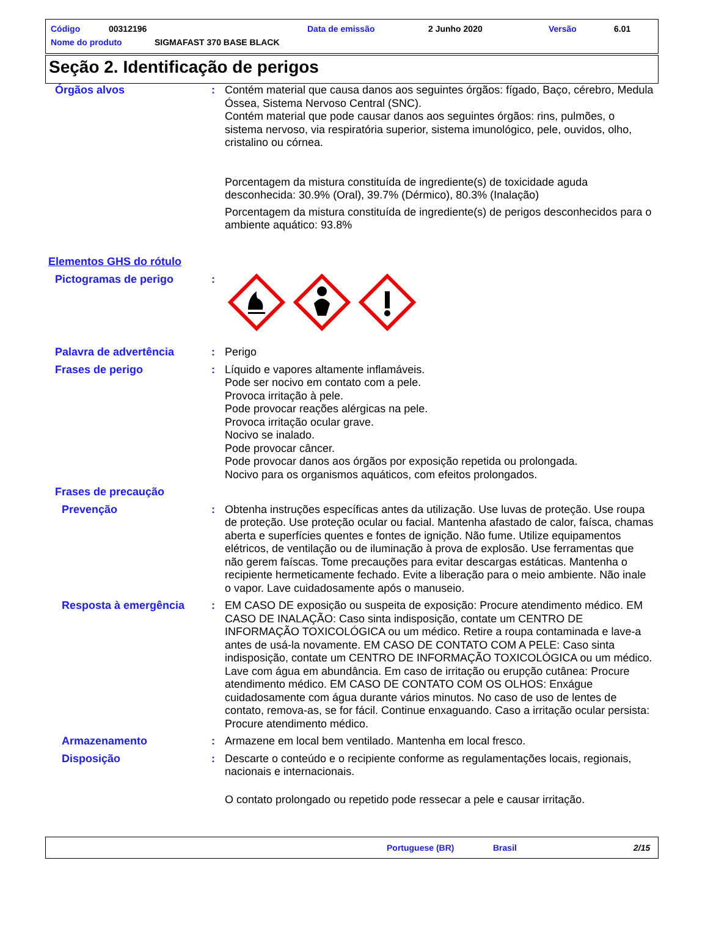Código 00312196 Data de emissão 2 Junho 2020 Versão 6.01
Nome do produto SIGMAFAST 370 BASE BLACK
Seção 2. Identificação de perigos
Órgãos alvos : Contém material que causa danos aos seguintes órgãos: fígado, Baço, cérebro, Medula Óssea, Sistema Nervoso Central (SNC).
Contém material que pode causar danos aos seguintes órgãos: rins, pulmões, o sistema nervoso, via respiratória superior, sistema imunológico, pele, ouvidos, olho, cristalino ou córnea.
Porcentagem da mistura constituída de ingrediente(s) de toxicidade aguda desconhecida: 30.9% (Oral), 39.7% (Dérmico), 80.3% (Inalação)
Porcentagem da mistura constituída de ingrediente(s) de perigos desconhecidos para o ambiente aquático: 93.8%
Elementos GHS do rótulo
Pictogramas de perigo :
Palavra de advertência : Perigo
Frases de perigo : Líquido e vapores altamente inflamáveis.
Pode ser nocivo em contato com a pele.
Provoca irritação à pele.
Pode provocar reações alérgicas na pele.
Provoca irritação ocular grave.
Nocivo se inalado.
Pode provocar câncer.
Pode provocar danos aos órgãos por exposição repetida ou prolongada.
Nocivo para os organismos aquáticos, com efeitos prolongados.
Frases de precaução
Prevenção : Obtenha instruções específicas antes da utilização. Use luvas de proteção. Use roupa de proteção. Use proteção ocular ou facial. Mantenha afastado de calor, faísca, chamas aberta e superfícies quentes e fontes de ignição. Não fume. Utilize equipamentos elétricos, de ventilação ou de iluminação à prova de explosão. Use ferramentas que não gerem faíscas. Tome precauções para evitar descargas estáticas. Mantenha o recipiente hermeticamente fechado. Evite a liberação para o meio ambiente. Não inale o vapor. Lave cuidadosamente após o manuseio.
Resposta à emergência : EM CASO DE exposição ou suspeita de exposição: Procure atendimento médico. EM CASO DE INALAÇÃO: Caso sinta indisposição, contate um CENTRO DE INFORMAÇÃO TOXICOLÓGICA ou um médico. Retire a roupa contaminada e lave-a antes de usá-la novamente. EM CASO DE CONTATO COM A PELE: Caso sinta indisposição, contate um CENTRO DE INFORMAÇÃO TOXICOLÓGICA ou um médico. Lave com água em abundância. Em caso de irritação ou erupção cutânea: Procure atendimento médico. EM CASO DE CONTATO COM OS OLHOS: Enxágue cuidadosamente com água durante vários minutos. No caso de uso de lentes de contato, remova-as, se for fácil. Continue enxaguando. Caso a irritação ocular persista: Procure atendimento médico.
Armazenamento : Armazene em local bem ventilado. Mantenha em local fresco.
Disposição : Descarte o conteúdo e o recipiente conforme as regulamentações locais, regionais, nacionais e internacionais.
O contato prolongado ou repetido pode ressecar a pele e causar irritação.
Portuguese (BR) Brasil 2/15